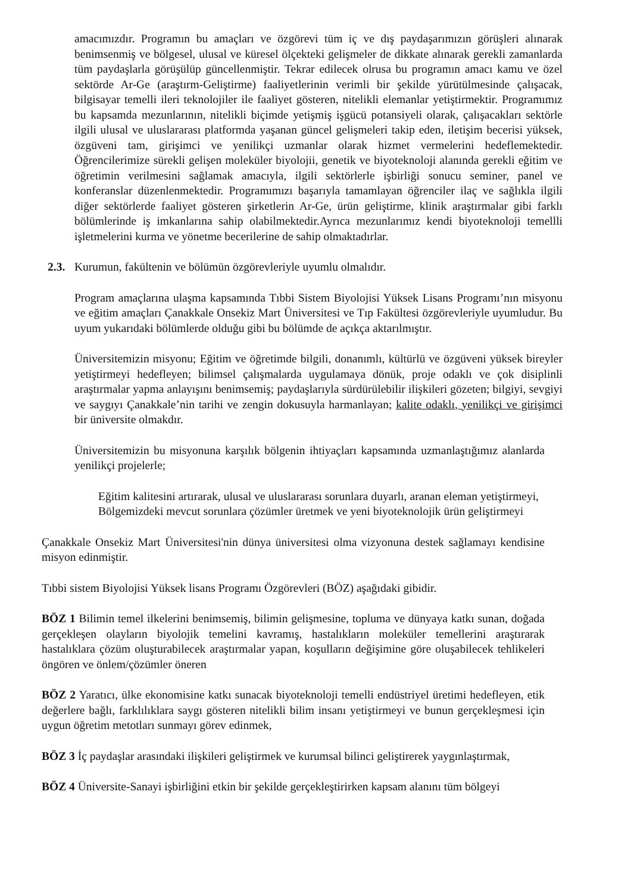amacımızdır. Programın bu amaçları ve özgörevi tüm iç ve dış paydaşarımızın görüşleri alınarak benimsenmiş ve bölgesel, ulusal ve küresel ölçekteki gelişmeler de dikkate alınarak gerekli zamanlarda tüm paydaşlarla görüşülüp güncellenmiştir. Tekrar edilecek olrusa bu programın amacı kamu ve özel sektörde Ar-Ge (araştırm-Geliştirme) faaliyetlerinin verimli bir şekilde yürütülmesinde çalışacak, bilgisayar temelli ileri teknolojiler ile faaliyet gösteren, nitelikli elemanlar yetiştirmektir. Programımız bu kapsamda mezunlarının, nitelikli biçimde yetişmiş işgücü potansiyeli olarak, çalışacakları sektörle ilgili ulusal ve uluslararası platformda yaşanan güncel gelişmeleri takip eden, iletişim becerisi yüksek, özgüveni tam, girişimci ve yenilikçi uzmanlar olarak hizmet vermelerini hedeflemektedir. Öğrencilerimize sürekli gelişen moleküler biyolojii, genetik ve biyoteknoloji alanında gerekli eğitim ve öğretimin verilmesini sağlamak amacıyla, ilgili sektörlerle işbirliği sonucu seminer, panel ve konferanslar düzenlenmektedir. Programımızı başarıyla tamamlayan öğrenciler ilaç ve sağlıkla ilgili diğer sektörlerde faaliyet gösteren şirketlerin Ar-Ge, ürün geliştirme, klinik araştırmalar gibi farklı bölümlerinde iş imkanlarına sahip olabilmektedir.Ayrıca mezunlarımız kendi biyoteknoloji temellli işletmelerini kurma ve yönetme becerilerine de sahip olmaktadırlar.
2.3. Kurumun, fakültenin ve bölümün özgörevleriyle uyumlu olmalıdır.
Program amaçlarına ulaşma kapsamında Tıbbi Sistem Biyolojisi Yüksek Lisans Programı’nın misyonu ve eğitim amaçları Çanakkale Onsekiz Mart Üniversitesi ve Tıp Fakültesi özgörevleriyle uyumludur. Bu uyum yukarıdaki bölümlerde olduğu gibi bu bölümde de açıkça aktarılmıştır.
Üniversitemizin misyonu; Eğitim ve öğretimde bilgili, donanımlı, kültürlü ve özgüveni yüksek bireyler yetiştirmeyi hedefleyen; bilimsel çalışmalarda uygulamaya dönük, proje odaklı ve çok disiplinli araştırmalar yapma anlayışını benimsemiş; paydaşlarıyla sürdürülebilir ilişkileri gözeten; bilgiyi, sevgiyi ve saygıyı Çanakkale’nin tarihi ve zengin dokusuyla harmanlayan; kalite odaklı, yenilikçi ve girişimci bir üniversite olmakdır.
Üniversitemizin bu misyonuna karşılık bölgenin ihtiyaçları kapsamında uzmanlaştığımız alanlarda yenilikçi projelerle;
Eğitim kalitesini artırarak, ulusal ve uluslararası sorunlara duyarlı, aranan eleman yetiştirmeyi, Bölgemizdeki mevcut sorunlara çözümler üretmek ve yeni biyoteknolojik ürün geliştirmeyi
Çanakkale Onsekiz Mart Üniversitesi'nin dünya üniversitesi olma vizyonuna destek sağlamayı kendisine misyon edinmiştir.
Tıbbi sistem Biyolojisi Yüksek lisans Programı Özgörevleri (BÖZ) aşağıdaki gibidir.
BÖZ 1 Bilimin temel ilkelerini benimsemiş, bilimin gelişmesine, topluma ve dünyaya katkı sunan, doğada gerçekleşen olayların biyolojik temelini kavramış, hastalıkların moleküler temellerini araştırarak hastalıklara çözüm oluşturabilecek araştırmalar yapan, koşulların değişimine göre oluşabilecek tehlikeleri öngören ve önlem/çözümler öneren
BÖZ 2 Yaratıcı, ülke ekonomisine katkı sunacak biyoteknoloji temelli endüstriyel üretimi hedefleyen, etik değerlere bağlı, farklılıklara saygı gösteren nitelikli bilim insanı yetiştirmeyi ve bunun gerçekleşmesi için uygun öğretim metotları sunmayı görev edinmek,
BÖZ 3 İç paydaşlar arasındaki ilişkileri geliştirmek ve kurumsal bilinci geliştirerek yaygınlaştırmak,
BÖZ 4 Üniversite-Sanayi işbirliğini etkin bir şekilde gerçekleştirirken kapsam alanını tüm bölgeyi